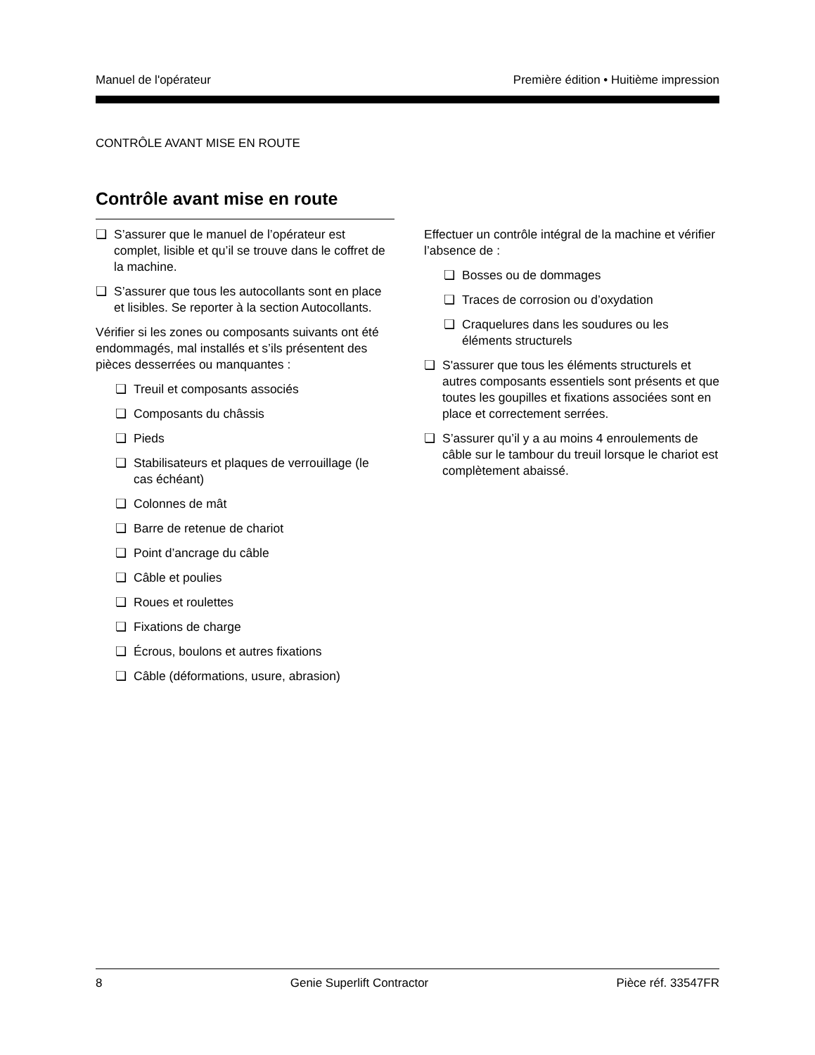Manuel de l'opérateur Première édition • Huitième impression
CONTRÔLE AVANT MISE EN ROUTE
Contrôle avant mise en route
❏ S’assurer que le manuel de l’opérateur est complet, lisible et qu’il se trouve dans le coffret de la machine.
❏ S’assurer que tous les autocollants sont en place et lisibles. Se reporter à la section Autocollants.
Vérifier si les zones ou composants suivants ont été endommagés, mal installés et s’ils présentent des pièces desserrées ou manquantes :
❏ Treuil et composants associés
❏ Composants du châssis
❏ Pieds
❏ Stabilisateurs et plaques de verrouillage (le cas échéant)
❏ Colonnes de mât
❏ Barre de retenue de chariot
❏ Point d’ancrage du câble
❏ Câble et poulies
❏ Roues et roulettes
❏ Fixations de charge
❏ Écrous, boulons et autres fixations
❏ Câble (déformations, usure, abrasion)
Effectuer un contrôle intégral de la machine et vérifier l’absence de :
❏ Bosses ou de dommages
❏ Traces de corrosion ou d’oxydation
❏ Craquelures dans les soudures ou les éléments structurels
❏ S'assurer que tous les éléments structurels et autres composants essentiels sont présents et que toutes les goupilles et fixations associées sont en place et correctement serrées.
❏ S’assurer qu’il y a au moins 4 enroulements de câble sur le tambour du treuil lorsque le chariot est complètement abaissé.
8 Genie Superlift Contractor Pièce réf. 33547FR